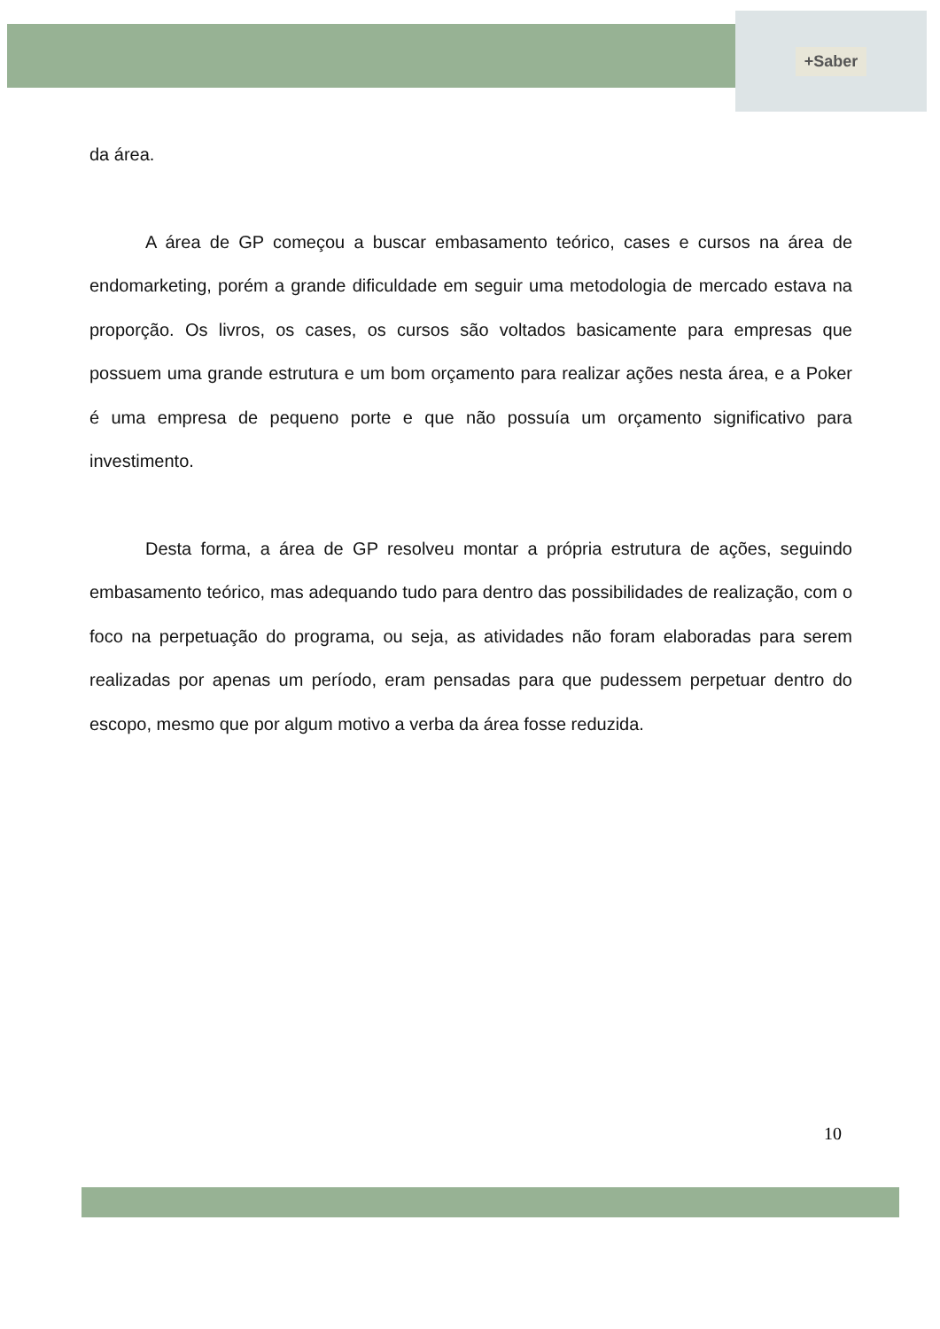+Saber
da área.
A área de GP começou a buscar embasamento teórico, cases e cursos na área de endomarketing, porém a grande dificuldade em seguir uma metodologia de mercado estava na proporção. Os livros, os cases, os cursos são voltados basicamente para empresas que possuem uma grande estrutura e um bom orçamento para realizar ações nesta área, e a Poker é uma empresa de pequeno porte e que não possuía um orçamento significativo para investimento.
Desta forma, a área de GP resolveu montar a própria estrutura de ações, seguindo embasamento teórico, mas adequando tudo para dentro das possibilidades de realização, com o foco na perpetuação do programa, ou seja, as atividades não foram elaboradas para serem realizadas por apenas um período, eram pensadas para que pudessem perpetuar dentro do escopo, mesmo que por algum motivo a verba da área fosse reduzida.
10